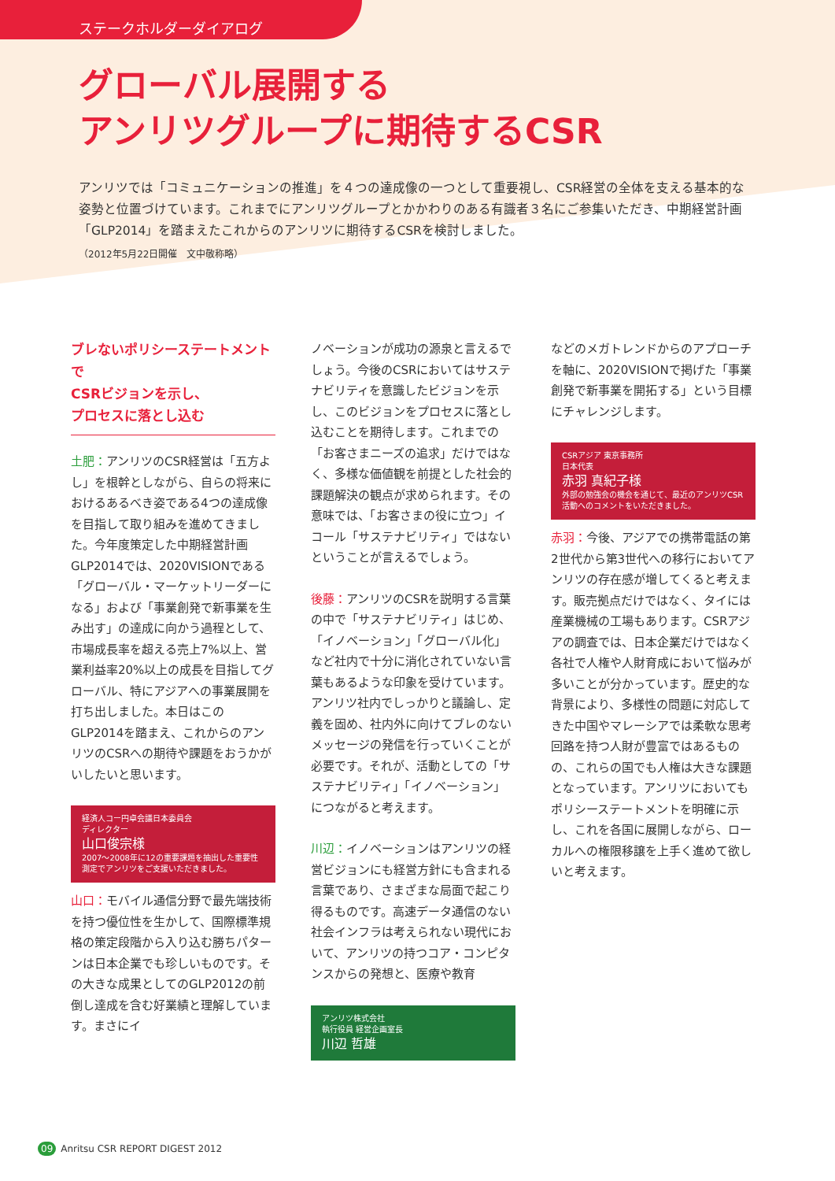ステークホルダーダイアログ
グローバル展開する
アンリツグループに期待するCSR
アンリツでは「コミュニケーションの推進」を４つの達成像の一つとして重要視し、CSR経営の全体を支える基本的な姿勢と位置づけています。これまでにアンリツグループとかかわりのある有識者３名にご参集いただき、中期経営計画「GLP2014」を踏まえたこれからのアンリツに期待するCSRを検討しました。
（2012年5月22日開催　文中敬称略）
ブレないポリシーステートメントで
CSRビジョンを示し、
プロセスに落とし込む
土肥：アンリツのCSR経営は「五方よし」を根幹としながら、自らの将来におけるあるべき姿である4つの達成像を目指して取り組みを進めてきました。今年度策定した中期経営計画GLP2014では、2020VISIONである「グローバル・マーケットリーダーになる」および「事業創発で新事業を生み出す」の達成に向かう過程として、市場成長率を超える売上7%以上、営業利益率20%以上の成長を目指してグローバル、特にアジアへの事業展開を打ち出しました。本日はこのGLP2014を踏まえ、これからのアンリツのCSRへの期待や課題をおうかがいしたいと思います。
経済人コー円卓会議日本委員会
ディレクター
山口俊宗様
2007～2008年に12の重要課題を抽出した重要性測定でアンリツをご支援いただきました。
山口：モバイル通信分野で最先端技術を持つ優位性を生かして、国際標準規格の策定段階から入り込む勝ちパターンは日本企業でも珍しいものです。その大きな成果としてのGLP2012の前倒し達成を含む好業績と理解しています。まさにイ
ノベーションが成功の源泉と言えるでしょう。今後のCSRにおいてはサステナビリティを意識したビジョンを示し、このビジョンをプロセスに落とし込むことを期待します。これまでの「お客さまニーズの追求」だけではなく、多様な価値観を前提とした社会的課題解決の観点が求められます。その意味では、「お客さまの役に立つ」イコール「サステナビリティ」ではないということが言えるでしょう。
後藤：アンリツのCSRを説明する言葉の中で「サステナビリティ」はじめ、「イノベーション」「グローバル化」など社内で十分に消化されていない言葉もあるような印象を受けています。アンリツ社内でしっかりと議論し、定義を固め、社内外に向けてブレのないメッセージの発信を行っていくことが必要です。それが、活動としての「サステナビリティ」「イノベーション」につながると考えます。
川辺：イノベーションはアンリツの経営ビジョンにも経営方針にも含まれる言葉であり、さまざまな局面で起こり得るものです。高速データ通信のない社会インフラは考えられない現代において、アンリツの持つコア・コンピタンスからの発想と、医療や教育
アンリツ株式会社
執行役員 経営企画室長
川辺 哲雄
などのメガトレンドからのアプローチを軸に、2020VISIONで掲げた「事業創発で新事業を開拓する」という目標にチャレンジします。
CSRアジア 東京事務所
日本代表
赤羽 真紀子様
外部の勉強会の機会を通じて、最近のアンリツCSR活動へのコメントをいただきました。
赤羽：今後、アジアでの携帯電話の第2世代から第3世代への移行においてアンリツの存在感が増してくると考えます。販売拠点だけではなく、タイには産業機械の工場もあります。CSRアジアの調査では、日本企業だけではなく各社で人権や人財育成において悩みが多いことが分かっています。歴史的な背景により、多様性の問題に対応してきた中国やマレーシアでは柔軟な思考回路を持つ人財が豊富ではあるものの、これらの国でも人権は大きな課題となっています。アンリツにおいてもポリシーステートメントを明確に示し、これを各国に展開しながら、ローカルへの権限移譲を上手く進めて欲しいと考えます。
09 Anritsu CSR REPORT DIGEST 2012